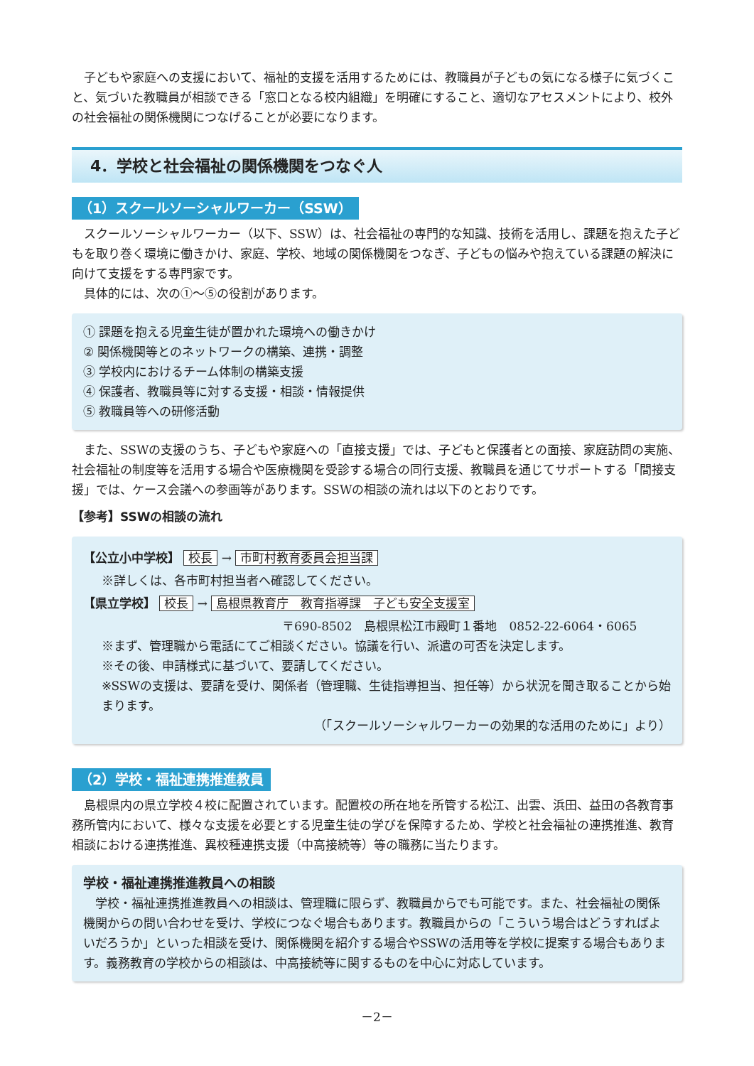子どもや家庭への支援において、福祉的支援を活用するためには、教職員が子どもの気になる様子に気づくこと、気づいた教職員が相談できる「窓口となる校内組織」を明確にすること、適切なアセスメントにより、校外の社会福祉の関係機関につなげることが必要になります。
4．学校と社会福祉の関係機関をつなぐ人
（1）スクールソーシャルワーカー（SSW）
スクールソーシャルワーカー（以下、SSW）は、社会福祉の専門的な知識、技術を活用し、課題を抱えた子どもを取り巻く環境に働きかけ、家庭、学校、地域の関係機関をつなぎ、子どもの悩みや抱えている課題の解決に向けて支援をする専門家です。
具体的には、次の①～⑤の役割があります。
① 課題を抱える児童生徒が置かれた環境への働きかけ
② 関係機関等とのネットワークの構築、連携・調整
③ 学校内におけるチーム体制の構築支援
④ 保護者、教職員等に対する支援・相談・情報提供
⑤ 教職員等への研修活動
また、SSWの支援のうち、子どもや家庭への「直接支援」では、子どもと保護者との面接、家庭訪問の実施、社会福祉の制度等を活用する場合や医療機関を受診する場合の同行支援、教職員を通じてサポートする「間接支援」では、ケース会議への参画等があります。SSWの相談の流れは以下のとおりです。
【参考】SSWの相談の流れ
【公立小中学校】 校長 → 市町村教育委員会担当課
※詳しくは、各市町村担当者へ確認してください。
【県立学校】 校長 → 島根県教育庁　教育指導課　子ども安全支援室
〒690-8502　島根県松江市殿町１番地　0852-22-6064・6065
※まず、管理職から電話にてご相談ください。協議を行い、派遣の可否を決定します。
※その後、申請様式に基づいて、要請してください。
※SSWの支援は、要請を受け、関係者（管理職、生徒指導担当、担任等）から状況を聞き取ることから始まります。
（「スクールソーシャルワーカーの効果的な活用のために」より）
（2）学校・福祉連携推進教員
島根県内の県立学校４校に配置されています。配置校の所在地を所管する松江、出雲、浜田、益田の各教育事務所管内において、様々な支援を必要とする児童生徒の学びを保障するため、学校と社会福祉の連携推進、教育相談における連携推進、異校種連携支援（中高接続等）等の職務に当たります。
学校・福祉連携推進教員への相談
学校・福祉連携推進教員への相談は、管理職に限らず、教職員からでも可能です。また、社会福祉の関係機関からの問い合わせを受け、学校につなぐ場合もあります。教職員からの「こういう場合はどうすればよいだろうか」といった相談を受け、関係機関を紹介する場合やSSWの活用等を学校に提案する場合もあります。義務教育の学校からの相談は、中高接続等に関するものを中心に対応しています。
－2－